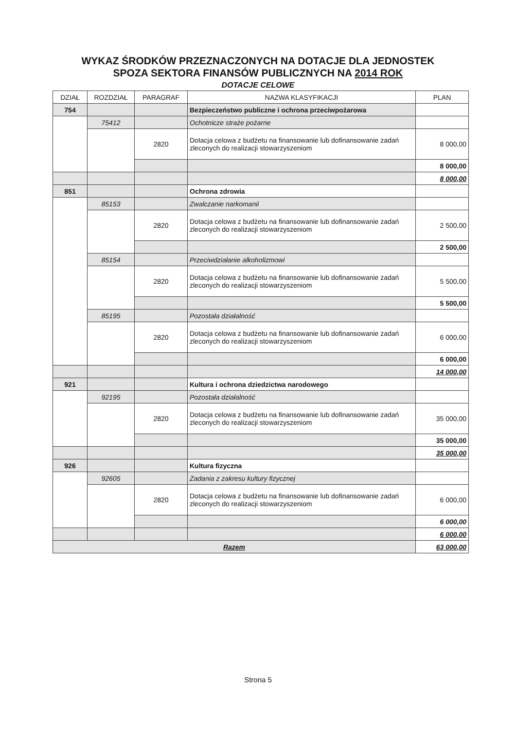WYKAZ ŚRODKÓW PRZEZNACZONYCH NA DOTACJE DLA JEDNOSTEK
SPOZA SEKTORA FINANSÓW PUBLICZNYCH NA 2014 ROK
DOTACJE CELOWE
| DZIAŁ | ROZDZIAŁ | PARAGRAF | NAZWA KLASYFIKACJI | PLAN |
| --- | --- | --- | --- | --- |
| 754 | | | Bezpieczeństwo publiczne i ochrona przeciwpożarowa | |
| | 75412 | | Ochotnicze straże pożarne | |
| | | 2820 | Dotacja celowa z budżetu na finansowanie lub dofinansowanie zadań zleconych do realizacji stowarzyszeniom | 8 000,00 |
| | | | | 8 000,00 |
| | | | | 8 000,00 |
| 851 | | | Ochrona zdrowia | |
| | 85153 | | Zwalczanie narkomanii | |
| | | 2820 | Dotacja celowa z budżetu na finansowanie lub dofinansowanie zadań zleconych do realizacji stowarzyszeniom | 2 500,00 |
| | | | | 2 500,00 |
| | 85154 | | Przeciwdziałanie alkoholizmowi | |
| | | 2820 | Dotacja celowa z budżetu na finansowanie lub dofinansowanie zadań zleconych do realizacji stowarzyszeniom | 5 500,00 |
| | | | | 5 500,00 |
| | 85195 | | Pozostała działalność | |
| | | 2820 | Dotacja celowa z budżetu na finansowanie lub dofinansowanie zadań zleconych do realizacji stowarzyszeniom | 6 000,00 |
| | | | | 6 000,00 |
| | | | | 14 000,00 |
| 921 | | | Kultura i ochrona dziedzictwa narodowego | |
| | 92195 | | Pozostała działalność | |
| | | 2820 | Dotacja celowa z budżetu na finansowanie lub dofinansowanie zadań zleconych do realizacji stowarzyszeniom | 35 000,00 |
| | | | | 35 000,00 |
| | | | | 35 000,00 |
| 926 | | | Kultura fizyczna | |
| | 92605 | | Zadania z zakresu kultury fizycznej | |
| | | 2820 | Dotacja celowa z budżetu na finansowanie lub dofinansowanie zadań zleconych do realizacji stowarzyszeniom | 6 000,00 |
| | | | | 6 000,00 |
| | | | | 6 000,00 |
| Razem | | | | 63 000,00 |
Strona 5